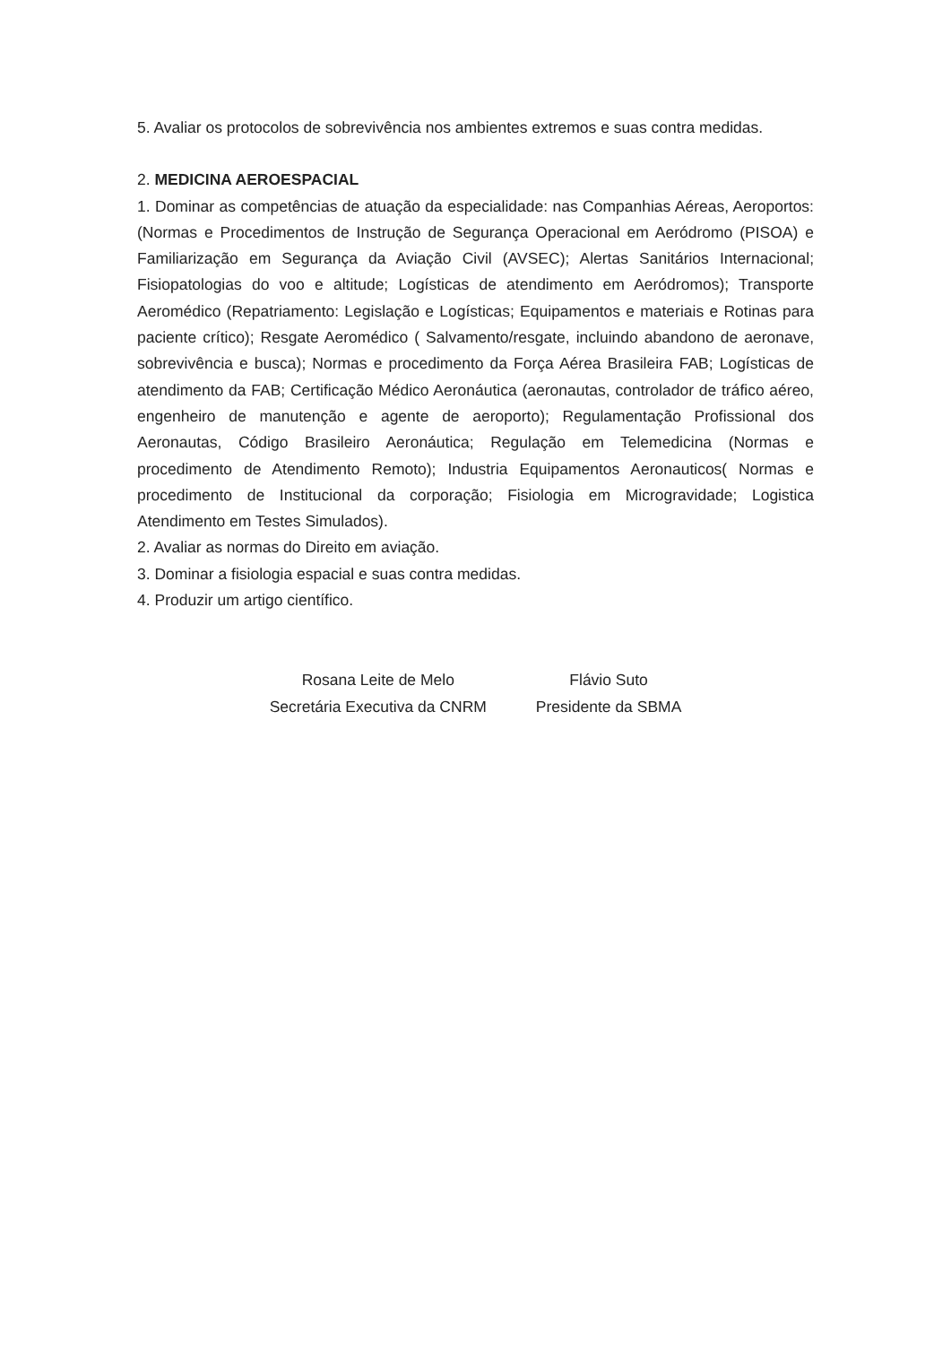5. Avaliar os protocolos de sobrevivência nos ambientes extremos e suas contra medidas.
2. MEDICINA AEROESPACIAL
1. Dominar as competências de atuação da especialidade: nas Companhias Aéreas, Aeroportos: (Normas e Procedimentos de Instrução de Segurança Operacional em Aeródromo (PISOA) e Familiarização em Segurança da Aviação Civil (AVSEC); Alertas Sanitários Internacional; Fisiopatologias do voo e altitude; Logísticas de atendimento em Aeródromos); Transporte Aeromédico (Repatriamento: Legislação e Logísticas; Equipamentos e materiais e Rotinas para paciente crítico); Resgate Aeromédico ( Salvamento/resgate, incluindo abandono de aeronave, sobrevivência e busca); Normas e procedimento da Força Aérea Brasileira FAB; Logísticas de atendimento da FAB; Certificação Médico Aeronáutica (aeronautas, controlador de tráfico aéreo, engenheiro de manutenção e agente de aeroporto); Regulamentação Profissional dos Aeronautas, Código Brasileiro Aeronáutica; Regulação em Telemedicina (Normas e procedimento de Atendimento Remoto); Industria Equipamentos Aeronauticos( Normas e procedimento de Institucional da corporação; Fisiologia em Microgravidade; Logistica Atendimento em Testes Simulados).
2. Avaliar as normas do Direito em aviação.
3. Dominar a fisiologia espacial e suas contra medidas.
4. Produzir um artigo científico.
Rosana Leite de Melo
Secretária Executiva da CNRM
Flávio Suto
Presidente da SBMA